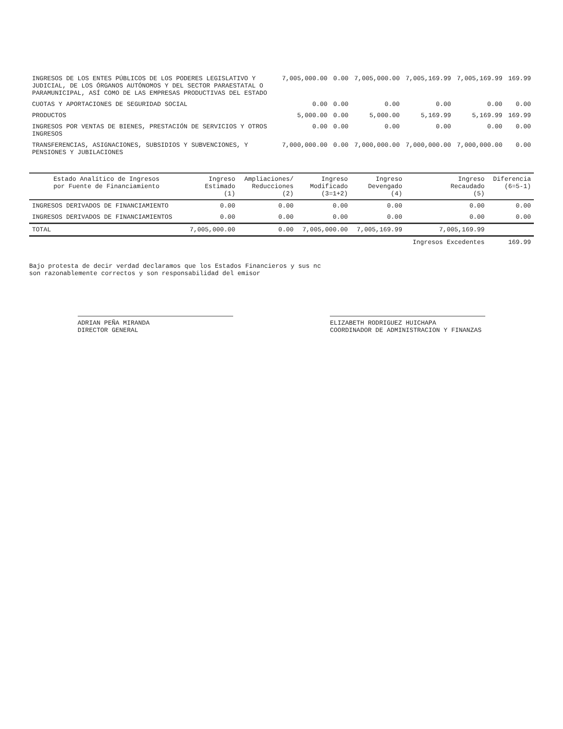| INGRESOS DE LOS ENTES PÚBLICOS DE LOS PODERES LEGISLATIVO Y JUDICIAL, DE LOS ÓRGANOS AUTÓNOMOS Y DEL SECTOR PARAESTATAL O PARAMUNICIPAL, ASÍ COMO DE LAS EMPRESAS PRODUCTIVAS DEL ESTADO | 7,005,000.00 | 0.00 | 7,005,000.00 | 7,005,169.99 | 7,005,169.99 | 169.99 |
| CUOTAS Y APORTACIONES DE SEGURIDAD SOCIAL | 0.00 | 0.00 | 0.00 | 0.00 | 0.00 | 0.00 |
| PRODUCTOS | 5,000.00 | 0.00 | 5,000.00 | 5,169.99 | 5,169.99 | 169.99 |
| INGRESOS POR VENTAS DE BIENES, PRESTACIÓN DE SERVICIOS Y OTROS INGRESOS | 0.00 | 0.00 | 0.00 | 0.00 | 0.00 | 0.00 |
| TRANSFERENCIAS, ASIGNACIONES, SUBSIDIOS Y SUBVENCIONES, Y PENSIONES Y JUBILACIONES | 7,000,000.00 | 0.00 | 7,000,000.00 | 7,000,000.00 | 7,000,000.00 | 0.00 |
| Estado Analítico de Ingresos por Fuente de Financiamiento | Ingreso Estimado (1) | Ampliaciones/ Reducciones (2) | Ingreso Modificado (3=1+2) | Ingreso Devengado (4) | Ingreso Recaudado (5) | Diferencia (6=5-1) |
| --- | --- | --- | --- | --- | --- | --- |
| INGRESOS DERIVADOS DE FINANCIAMIENTO | 0.00 | 0.00 | 0.00 | 0.00 | 0.00 | 0.00 |
| INGRESOS DERIVADOS DE FINANCIAMIENTOS | 0.00 | 0.00 | 0.00 | 0.00 | 0.00 | 0.00 |
| TOTAL | 7,005,000.00 | 0.00 | 7,005,000.00 | 7,005,169.99 | 7,005,169.99 | |
| | | | | | Ingresos Excedentes | 169.99 |
Bajo protesta de decir verdad declaramos que los Estados Financieros y sus nc
son razonablemente correctos y son responsabilidad del emisor
ADRIAN PEÑA MIRANDA
DIRECTOR GENERAL
ELIZABETH RODRIGUEZ HUICHAPA
COORDINADOR DE ADMINISTRACION Y FINANZAS